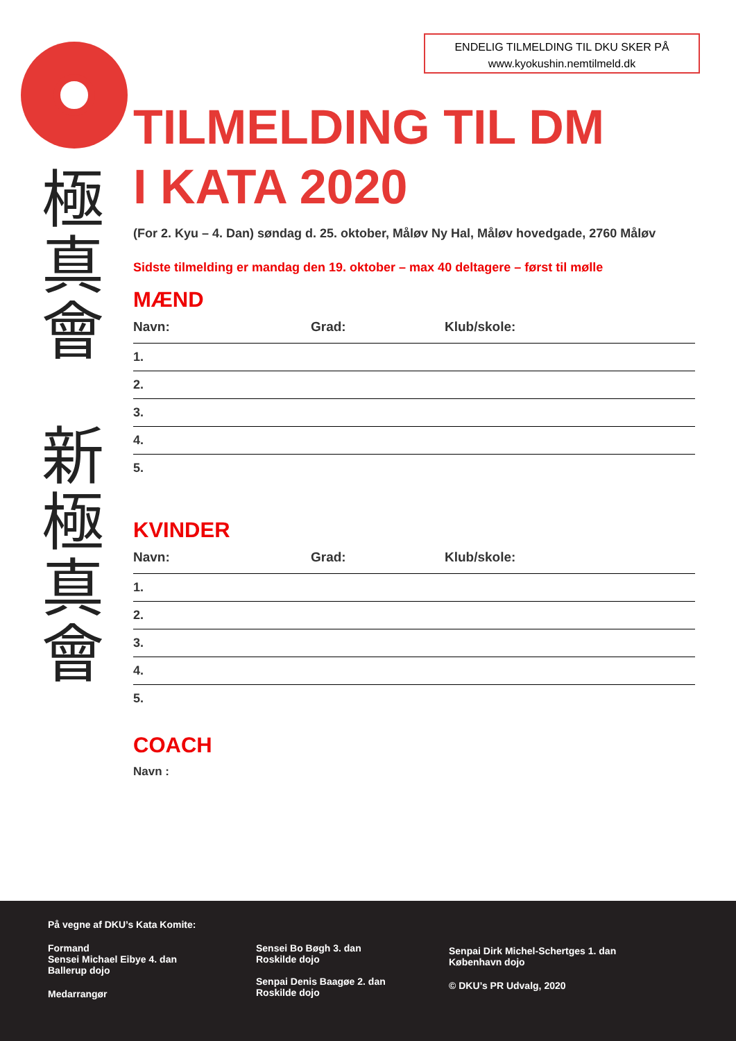ENDELIG TILMELDING TIL DKU SKER PÅ
www.kyokushin.nemtilmeld.dk
極
真
會
新
極
真
會
TILMELDING TIL DM
I KATA 2020
(For 2. Kyu – 4. Dan) søndag d. 25. oktober, Måløv Ny Hal, Måløv hovedgade, 2760 Måløv
Sidste tilmelding er mandag den 19. oktober – max 40 deltagere – først til mølle
MÆND
Navn: Grad: Klub/skole:
1.
2.
3.
4.
5.
KVINDER
Navn: Grad: Klub/skole:
1.
2.
3.
4.
5.
COACH
Navn :
På vegne af DKU’s Kata Komite:
Formand
Sensei Michael Eibye 4. dan
Ballerup dojo
Medarrangør
Sensei Bo Bøgh 3. dan
Roskilde dojo
Senpai Denis Baagøe 2. dan
Roskilde dojo
Senpai Dirk Michel-Schertges 1. dan
København dojo
© DKU’s PR Udvalg, 2020